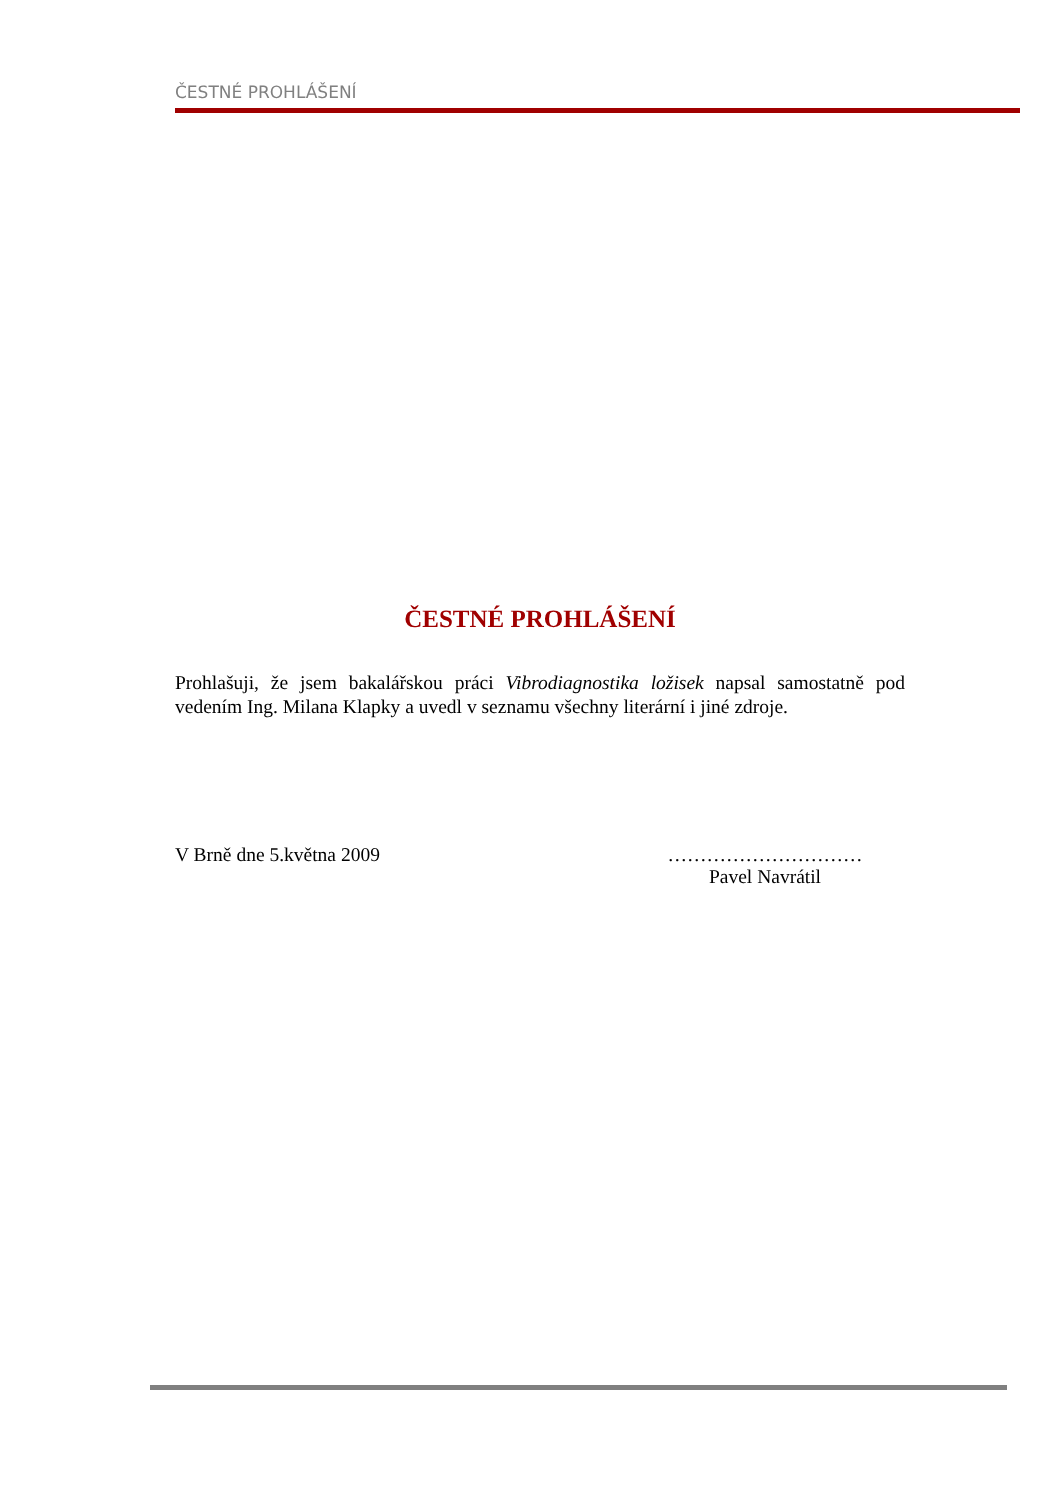ČESTNÉ PROHLÁŠENÍ
ČESTNÉ PROHLÁŠENÍ
Prohlašuji, že jsem bakalářskou práci Vibrodiagnostika ložisek napsal samostatně pod vedením Ing. Milana Klapky a uvedl v seznamu všechny literární i jiné zdroje.
V Brně dne 5.května 2009 …………………………
Pavel Navrátil